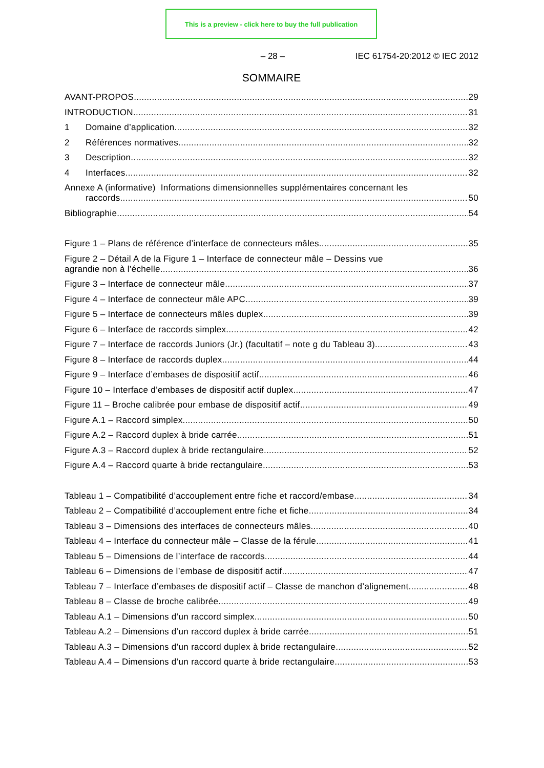This is a preview - click here to buy the full publication
– 28 – IEC 61754-20:2012 © IEC 2012
SOMMAIRE
AVANT-PROPOS 29
INTRODUCTION 31
1 Domaine d’application 32
2 Références normatives 32
3 Description 32
4 Interfaces 32
Annexe A (informative) Informations dimensionnelles supplémentaires concernant les
raccords 50
Bibliographie 54
Figure 1 – Plans de référence d’interface de connecteurs mâles 35
Figure 2 – Détail A de la Figure 1 – Interface de connecteur mâle – Dessins vue
agrandie non à l’échelle 36
Figure 3 – Interface de connecteur mâle 37
Figure 4 – Interface de connecteur mâle APC 39
Figure 5 – Interface de connecteurs mâles duplex 39
Figure 6 – Interface de raccords simplex 42
Figure 7 – Interface de raccords Juniors (Jr.) (facultatif – note g du Tableau 3) 43
Figure 8 – Interface de raccords duplex 44
Figure 9 – Interface d’embases de dispositif actif 46
Figure 10 – Interface d’embases de dispositif actif duplex 47
Figure 11 – Broche calibrée pour embase de dispositif actif 49
Figure A.1 – Raccord simplex 50
Figure A.2 – Raccord duplex à bride carrée 51
Figure A.3 – Raccord duplex à bride rectangulaire 52
Figure A.4 – Raccord quarte à bride rectangulaire 53
Tableau 1 – Compatibilité d’accouplement entre fiche et raccord/embase 34
Tableau 2 – Compatibilité d’accouplement entre fiche et fiche 34
Tableau 3 – Dimensions des interfaces de connecteurs mâles 40
Tableau 4 – Interface du connecteur mâle – Classe de la férule 41
Tableau 5 – Dimensions de l’interface de raccords 44
Tableau 6 – Dimensions de l’embase de dispositif actif 47
Tableau 7 – Interface d’embases de dispositif actif – Classe de manchon d’alignement 48
Tableau 8 – Classe de broche calibrée 49
Tableau A.1 – Dimensions d’un raccord simplex 50
Tableau A.2 – Dimensions d’un raccord duplex à bride carrée 51
Tableau A.3 – Dimensions d’un raccord duplex à bride rectangulaire 52
Tableau A.4 – Dimensions d’un raccord quarte à bride rectangulaire 53